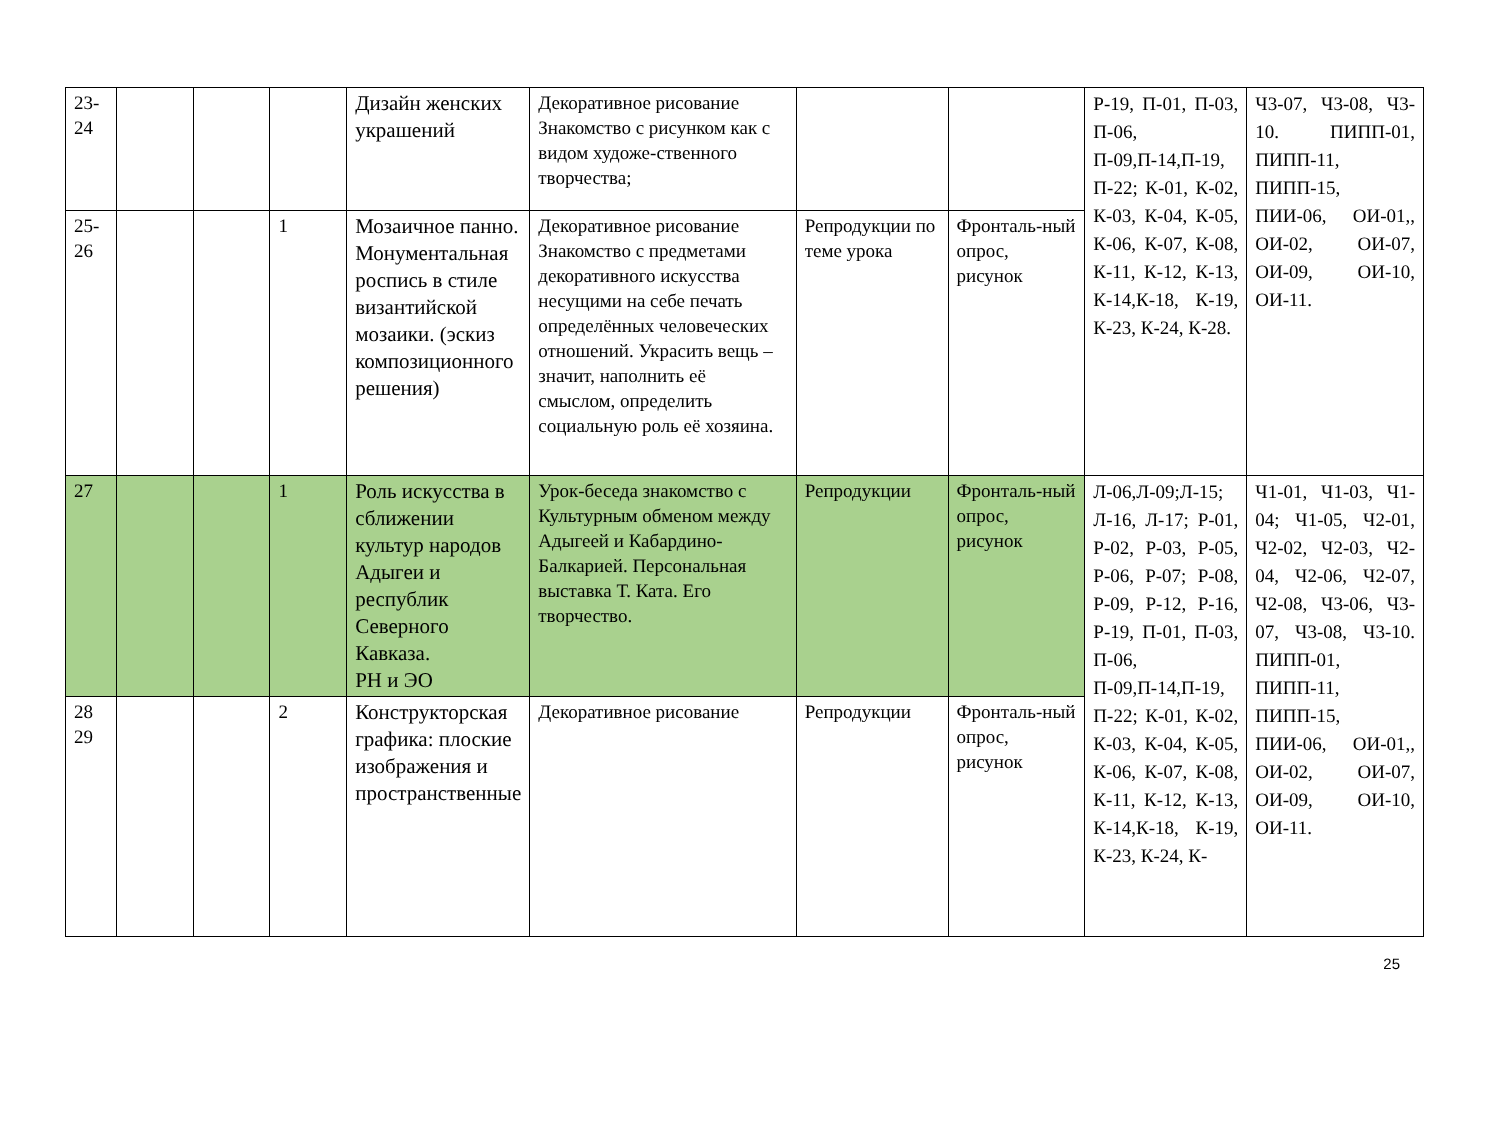| 23- 24 | | | | Дизайн женских украшений | Декоративное рисование Знакомство с рисунком как с видом художе-ственного творчества; | | | Р-19, П-01, П-03, П-06, П-09,П-14,П-19, П-22; К-01, К-02, К-03, К-04, К-05, К-06, К-07, К-08, К-11, К-12, К-13, К-14,К-18, К-19, К-23, К-24, К-28. | Ч3-07, Ч3-08, Ч3-10. ПИПП-01, ПИПП-11, ПИПП-15, ПИИ-06, ОИ-01,, ОИ-02, ОИ-07, ОИ-09, ОИ-10, ОИ-11. |
| 25- 26 | | | 1 | Мозаичное панно. Монументальная роспись в стиле византийской мозаики. (эскиз композиционного решения) | Декоративное рисование Знакомство с предметами декоративного искусства несущими на себе печать определённых человеческих отношений. Украсить вещь – значит, наполнить её смыслом, определить социальную роль её хозяина. | Репродукции по теме урока | Фронталь-ный опрос, рисунок | | |
| 27 | | | 1 | Роль искусства в сближении культур народов Адыгеи и республик Северного Кавказа. РН и ЭО | Урок-беседа знакомство с Культурным обменом между Адыгеей и Кабардино-Балкарией. Персональная выставка Т. Ката. Его творчество. | Репродукции | Фронталь-ный опрос, рисунок | Л-06,Л-09;Л-15; Л-16, Л-17; Р-01, Р-02, Р-03, Р-05, Р-06, Р-07; Р-08, Р-09, Р-12, Р-16, Р-19, П-01, П-03, П-06, П-09,П-14,П-19, П-22; К-01, К-02, К-03, К-04, К-05, К-06, К-07, К-08, К-11, К-12, К-13, К-14,К-18, К-19, К-23, К-24, К- | Ч1-01, Ч1-03, Ч1-04; Ч1-05, Ч2-01, Ч2-02, Ч2-03, Ч2-04, Ч2-06, Ч2-07, Ч2-08, Ч3-06, Ч3-07, Ч3-08, Ч3-10. ПИПП-01, ПИПП-11, ПИПП-15, ПИИ-06, ОИ-01,, ОИ-02, ОИ-07, ОИ-09, ОИ-10, ОИ-11. |
| 28 29 | | | 2 | Конструкторская графика: плоские изображения и пространственные | Декоративное рисование | Репродукции | Фронталь-ный опрос, рисунок | | |
25